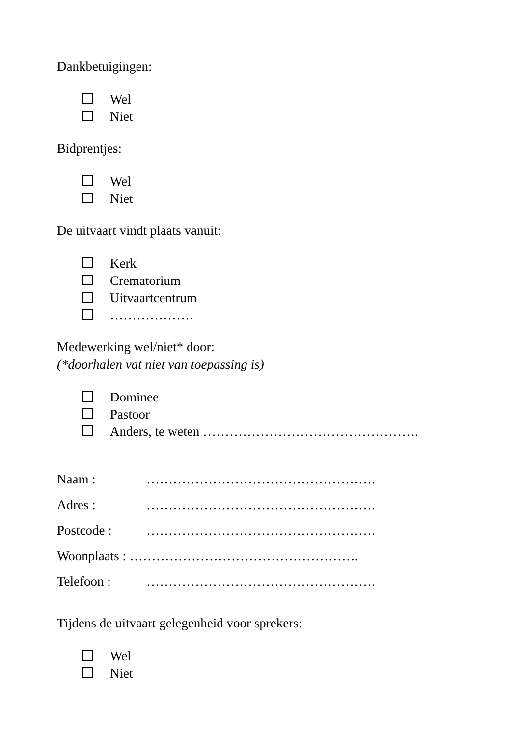Dankbetuigingen:
Wel
Niet
Bidprentjes:
Wel
Niet
De uitvaart vindt plaats vanuit:
Kerk
Crematorium
Uitvaartcentrum
……………….
Medewerking wel/niet* door:
(*doorhalen vat niet van toepassing is)
Dominee
Pastoor
Anders, te weten ………………………………………….
Naam : …………………………………………….
Adres : …………………………………………….
Postcode : …………………………………………….
Woonplaats : …………………………………………….
Telefoon : …………………………………………….
Tijdens de uitvaart gelegenheid voor sprekers:
Wel
Niet